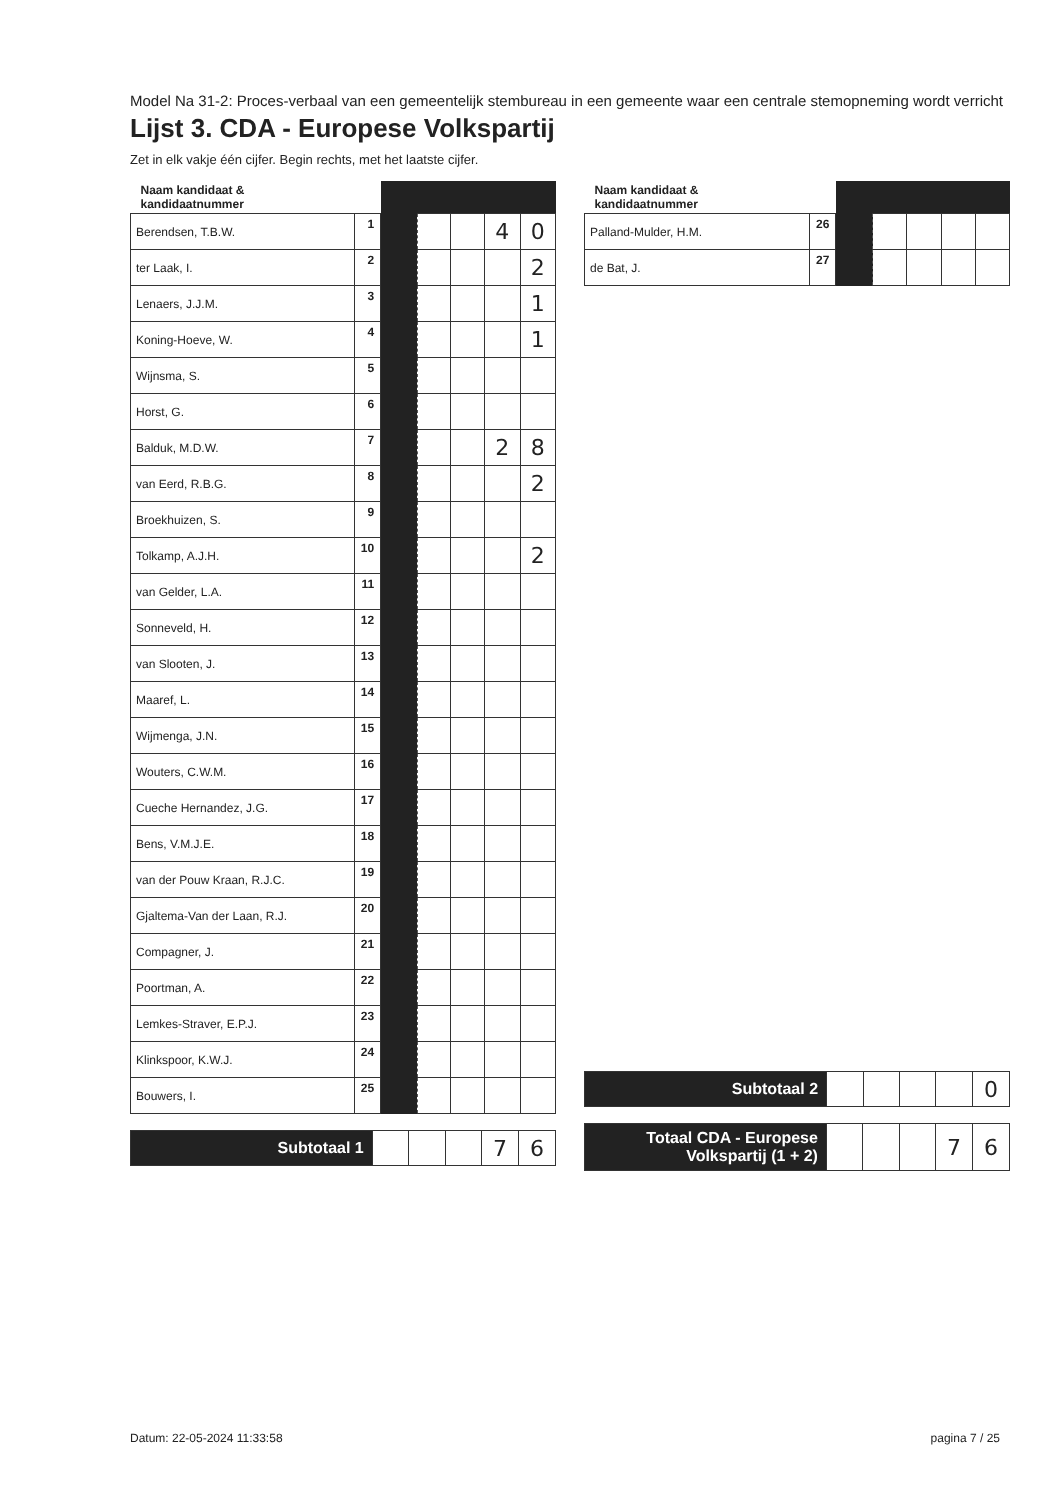Model Na 31-2: Proces-verbaal van een gemeentelijk stembureau in een gemeente waar een centrale stemopneming wordt verricht
Lijst 3. CDA - Europese Volkspartij
Zet in elk vakje één cijfer. Begin rechts, met het laatste cijfer.
| Naam kandidaat & kandidaatnummer | | | | | | |
| --- | --- | --- | --- | --- | --- | --- |
| Berendsen, T.B.W. | 1 | | | | 4 | 0 |
| ter Laak, I. | 2 | | | | | 2 |
| Lenaers, J.J.M. | 3 | | | | | 1 |
| Koning-Hoeve, W. | 4 | | | | | 1 |
| Wijnsma, S. | 5 | | | | | |
| Horst, G. | 6 | | | | | |
| Balduk, M.D.W. | 7 | | | | 2 | 8 |
| van Eerd, R.B.G. | 8 | | | | | 2 |
| Broekhuizen, S. | 9 | | | | | |
| Tolkamp, A.J.H. | 10 | | | | | 2 |
| van Gelder, L.A. | 11 | | | | | |
| Sonneveld, H. | 12 | | | | | |
| van Slooten, J. | 13 | | | | | |
| Maaref, L. | 14 | | | | | |
| Wijmenga, J.N. | 15 | | | | | |
| Wouters, C.W.M. | 16 | | | | | |
| Cueche Hernandez, J.G. | 17 | | | | | |
| Bens, V.M.J.E. | 18 | | | | | |
| van der Pouw Kraan, R.J.C. | 19 | | | | | |
| Gjaltema-Van der Laan, R.J. | 20 | | | | | |
| Compagner, J. | 21 | | | | | |
| Poortman, A. | 22 | | | | | |
| Lemkes-Straver, E.P.J. | 23 | | | | | |
| Klinkspoor, K.W.J. | 24 | | | | | |
| Bouwers, I. | 25 | | | | | |
| Subtotaal 1 | | | | 7 | 6 |
| Naam kandidaat & kandidaatnummer | | | | | | |
| --- | --- | --- | --- | --- | --- | --- |
| Palland-Mulder, H.M. | 26 | | | | | |
| de Bat, J. | 27 | | | | | |
| Subtotaal 2 | | | | | 0 |
| Totaal CDA - Europese Volkspartij (1 + 2) | | | | 7 | 6 |
Datum: 22-05-2024 11:33:58 pagina 7 / 25